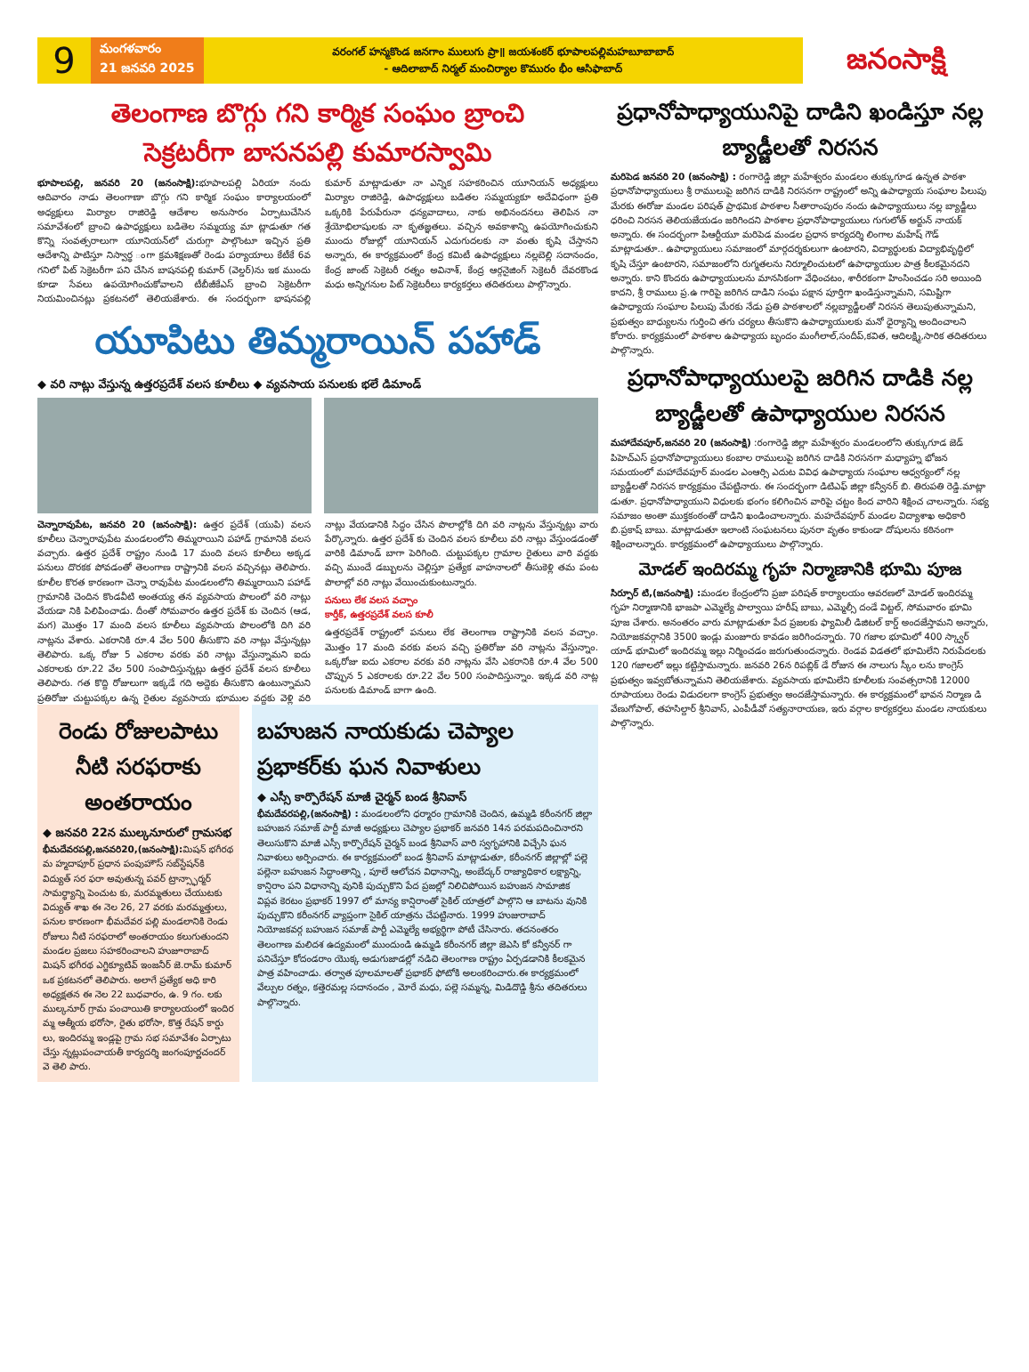9
మంగళవారం
21 జనవరి 2025
వరంగల్ హన్మకొండ జనగాం ములుగు ప్రా॥ జయశంకర్ భూపాలపల్లిమహబూబాబాద్
- ఆదిలాబాద్ నిర్మల్ మంచిర్యాల కొమురం భీం ఆసిఫాబాద్
జనంసాక్షి
తెలంగాణ బొగ్గు గని కార్మిక సంఘం బ్రాంచి
సెక్రటరీగా బాసనపల్లి కుమారస్వామి
భూపాలపల్లి, జనవరి 20 (జనంసాక్షి): భూపాలపల్లి ఏరియా నందు ఆదివారం నాడు తెలంగాణా బొగ్గు గని కార్మిక సంఘం కార్యాలయంలో అధ్యక్షులు మిర్యాల రాజిరెడ్డి ఆదేశాల అనుసారం ఏర్పాటుచేసిన సమావేశంలో బ్రాంచి ఉపాధ్యక్షులు బడితెల సమ్మయ్య మా ట్లాడుతూ గత కొన్ని సంవత్సరాలుగా యూనియన్‌లో చురుగ్గా పాల్గొంటూ ఇచ్చిన ప్రతి ఆదేశాన్ని పాటిస్తూ నిస్వార్థ ంగా క్రమశిక్షణతో రెండు పర్యాయాలు కేటీకే 6వ గనిలో పిట్ సెక్రెటరీగా పని చేసిన బాషనపల్లి కుమార్ (వెల్డర్)ను ఇక ముందు కూడా సేవలు ఉపయోగించుకోవాలని టీబీజీకేఎస్ బ్రాంచి సెక్రెటరీగా నియమించినట్లు ప్రకటనలో తెలియజేశారు. ఈ సందర్భంగా భాషనపల్లి కుమార్ మాట్లాడుతూ నా ఎన్నిక సహకరించిన యూనియన్ అధ్యక్షులు మిర్యాల రాజిరెడ్డి, ఉపాధ్యక్షులు బడితల సమ్మయ్యకూ అదేవిధంగా ప్రతి ఒక్కరికి పేరుపేరునా ధన్యవాదాలు, నాకు అభినందనలు తెలిపిన నా శ్రేయోభిలాషులకు నా కృతజ్ఞతలు. వచ్చిన అవకాశాన్ని ఉపయోగించుకుని ముందు రోజుల్లో యూనియన్ ఎదుగుదలకు నా వంతు కృషి చేస్తానని అన్నారు, ఈ కార్యక్రమంలో కేంద్ర కమిటీ ఉపాధ్యక్షులు నల్లబెల్లి సదానందం, కేంద్ర జాంట్ సెక్రెటరీ రత్నం అవినాశ్, కేంద్ర ఆర్గనైజింగ్ సెక్రెటరీ దేవరకొండ మధు అన్నిగనుల పిట్ సెక్రెటరీలు కార్యకర్తలు తదితరులు పాల్గొన్నారు.
యూపిటు తిమ్మరాయిన్ పహాడ్
◆ వరి నాట్లు వేస్తున్న ఉత్తరప్రదేశ్ వలస కూలీలు ◆ వ్యవసాయ పనులకు భలే డిమాండ్
చెన్నారావుపేట, జనవరి 20 (జనంసాక్షి): ఉత్తర ప్రదేశ్ (యుపి) వలస కూలీలు చెన్నారావుపేట మండలంలోని తిమ్మరాయిని పహాడ్ గ్రామానికి వలస వచ్చారు. ఉత్తర ప్రదేశ్ రాష్ట్రం నుండి 17 మంది వలస కూలీలు అక్కడ పనులు దొరకక పోవడంతో తెలంగాణ రాష్ట్రానికి వలస వచ్చినట్లు తెలిపారు. కూలీల కొరత కారణంగా చెన్నా రావుపేట మండలంలోని తిమ్మరాయిని పహాడ్ గ్రామానికి చెందిన కొండవీటి అంతయ్య తన వ్యవసాయ పొలంలో వరి నాట్లు వేయడా నికి పిలిపించాడు. దీంతో సోమవారం ఉత్తర ప్రదేశ్ కు చెందిన (ఆడ, మగ) మొత్తం 17 మంది వలస కూలీలు వ్యవసాయ పొలంలోకి దిగి వరి నాట్లను వేశారు. ఎకరానికి రూ.4 వేల 500 తీసుకొని వరి నాట్లు వేస్తున్నట్లు తెలిపారు. ఒక్క రోజు 5 ఎకరాల వరకు వరి నాట్లు వేస్తున్నామని ఐదు ఎకరాలకు రూ.22 వేల 500 సంపాదిస్తున్నట్లు ఉత్తర ప్రదేశ్ వలస కూలీలు తెలిపారు. గత కొద్ది రోజులుగా ఇక్కడే గది అద్దెకు తీసుకొని ఉంటున్నామని ప్రతిరోజు చుట్టుపక్కల ఉన్న రైతుల వ్యవసాయ భూముల వద్దకు వెళ్లి వరి నాట్లు వేయడానికి సిద్ధం చేసిన పొలాల్లోకి దిగి వరి నాట్లను వేస్తున్నట్లు వారు పేర్కొన్నారు. ఉత్తర ప్రదేశ్ కు చెందిన వలస కూలీలు వరి నాట్లు వేస్తుండడంతో వారికి డిమాండ్ బాగా పెరిగింది. చుట్టుపక్కల గ్రామాల రైతులు వారి వద్దకు వచ్చి ముందే డబ్బులను చెల్లిస్తూ ప్రత్యేక వాహనాలలో తీసుకెళ్లి తమ పంట పొలాల్లో వరి నాట్లు వేయించుకుంటున్నారు.
పనులు లేక వలస వచ్చాం
కార్తీక్, ఉత్తరప్రదేశ్ వలస కూలీ
ఉత్తరప్రదేశ్ రాష్ట్రంలో పనులు లేక తెలంగాణ రాష్ట్రానికి వలస వచ్చాం. మొత్తం 17 మంది వరకు వలస వచ్చి ప్రతిరోజు వరి నాట్లను వేస్తున్నాం. ఒక్కరోజు ఐదు ఎకరాల వరకు వరి నాట్లను వేసి ఎకరానికి రూ.4 వేల 500 చొప్పున 5 ఎకరాలకు రూ.22 వేల 500 సంపాదిస్తున్నాం. ఇక్కడ వరి నాట్ల పనులకు డిమాండ్ బాగా ఉంది.
రెండు రోజులపాటు నీటి సరఫరాకు అంతరాయం
◆ జనవరి 22న ముల్కనూరులో గ్రామసభ
భీమదేవరపల్లి,జనవరి20,(జనంసాక్షి): మిషన్ భగీరథ మ హ్మదాపూర్ ప్రధాన పంపుహౌస్ సబ్‌స్టేషన్‌కి విద్యుత్ సర ఫరా అవుతున్న పవర్ ట్రాన్స్ఫార్మర్ సామర్థ్యాన్ని పెంచుట కు, మరమ్మతులు చేయుటకు విద్యుత్ శాఖ ఈ నెల 26, 27 వరకు మరమ్మత్తులు, పనుల కారణంగా భీమదేవర పల్లి మండలానికి రెండు రోజులు నీటి సరఫరాలో అంతరాయం కలుగుతుందని మండల ప్రజలు సహకరించాలని హుజూరాబాద్ మిషన్ భగీరథ ఎగ్జిక్యూటివ్ ఇంజనీర్ జె.రామ్ కుమార్ ఒక ప్రకటనలో తెలిపారు. అలాగే ప్రత్యేక అధి కారి అధ్యక్షతన ఈ నెల 22 బుధవారం, ఉ. 9 గం. లకు ముల్కనూర్ గ్రామ పంచాయితి కార్యాలయంలో ఇందిర మ్మ ఆత్మీయ భరోసా, రైతు భరోసా, కొత్త రేషన్ కార్డు లు, ఇందిరమ్మ ఇండ్లపై గ్రామ సభ సమావేశం ఏర్పాటు చేస్తు న్నట్లుపంచాయతీ కార్యదర్శి జంగంపూర్ణచందర్‌ వె తెలి పారు.
బహుజన నాయకుడు చెప్యాల ప్రభాకర్‌కు ఘన నివాళులు
◆ ఎస్సీ కార్పొరేషన్ మాజీ చైర్మన్ బండ శ్రీనివాస్
భీమదేవరపల్లి,(జనంసాక్షి) : మండలంలోని ధర్మారం గ్రామానికి చెందిన, ఉమ్మడి కరీంనగర్ జిల్లా బహుజన సమాజ్ పార్టీ మాజీ అధ్యక్షులు చెప్యాల ప్రభాకర్ జనవరి 14న పరమపదించినారని తెలుసుకొని మాజీ ఎస్సీ కార్పొరేషన్ చైర్మన్ బండ శ్రీనివాస్ వారి స్వగృహానికి విచ్చేసి ఘన నివాళులు అర్పించారు. ఈ కార్యక్రమంలో బండ శ్రీనివాస్ మాట్లాడుతూ, కరీంనగర్ జిల్లాల్లో పల్లె పల్లెనా బహుజన సిద్ధాంతాన్ని , పూలే ఆలోచన విధానాన్ని, అంబేద్కర్ రాజ్యాధికార లక్ష్యాన్ని, కాన్షిరాం పని విధానాన్ని వునికి పుచ్చుకొని పేద ప్రజల్లో నిలిచిపోయిన బహుజన సామాజిక విప్లవ కెరటం ప్రభాకర్ 1997 లో మాన్య కాన్షిరాంతో సైకిల్ యాత్రలో పాల్గొని ఆ బాటను వునికి పుచ్చుకొని కరీంనగర్ వ్యాప్తంగా సైకిల్ యాత్రను చేపట్టినారు. 1999 హుజురాబాద్ నియోజకవర్గ బహుజన సమాజ్ పార్టీ ఎమ్మెల్యే అభ్యర్థిగా పోటీ చేసినారు. తదనంతరం తెలంగాణ మలిదశ ఉద్యమంలో ముందుండి ఉమ్మడి కరీంనగర్ జిల్లా జెఎసి కో కన్వీనర్ గా పనిచేస్తూ కోదండరాం యొక్క అడుగుజాడల్లో నడిచి తెలంగాణ రాష్ట్రం ఏర్పడడానికి కీలకమైన పాత్ర వహించాడు. తర్వాత పూలమాలతో ప్రభాకర్ ఫోటోకి అలంకరించారు.ఈ కార్యక్రమంలో వేల్పుల రత్నం, కత్తెరమల్ల సదానందం , మోరే మధు, పల్లె సమ్మన్న, మిడిదొడ్డి శ్రీను తదితరులు పాల్గొన్నారు.
ప్రధానోపాధ్యాయునిపై దాడిని ఖండిస్తూ నల్ల బ్యాడ్జీలతో నిరసన
మరిపెడ జనవరి 20 (జనంసాక్షి) : రంగారెడ్డి జిల్లా మహేశ్వరం మండలం తుక్కుగూడ ఉన్నత పాఠశా ప్రధానోపాధ్యాయులు శ్రీ రాములుపై జరిగిన దాడికి నిరసనగా రాష్ట్రంలో అన్ని ఉపాధ్యాయ సంఘాల పిలుపు మేరకు ఈరోజు మండల పరిషత్ ప్రాథమిక పాఠశాల సీతారాంపురం నందు ఉపాధ్యాయులు నల్ల బ్యాడ్జీలు ధరించి నిరసన తెలియజేయడం జరిగిందని పాఠశాల ప్రధానోపాధ్యాయులు గుగులోత్ అర్జున్ నాయక్ అన్నారు. ఈ సందర్భంగా పిఆర్టీయూ మరిపెడ మండల ప్రధాన కార్యదర్శి లింగాల మహేష్ గౌడ్ మాట్లాడుతూ.. ఉపాధ్యాయులు సమాజంలో మార్గదర్శకులుగా ఉంటారని, విద్యార్థులకు విద్యాభివృద్ధిలో కృషి చేస్తూ ఉంటారని, సమాజంలోని రుగ్మతలను నిర్మూలించుటలో ఉపాధ్యాయుల పాత్ర కీలకమైనదని అన్నారు. కాని కొందరు ఉపాధ్యాయులను మానసికంగా వేధించటం, శారీరకంగా హింసించడం సరి అయింది కాదని, శ్రీ రాములు ప్ర.ఉ గారిపై జరిగిన దాడిని సంఘ పక్షాన పూర్తిగా ఖండిస్తున్నామని, సమిష్టిగా ఉపాధ్యాయ సంఘాల పిలుపు మేరకు నేడు ప్రతి పాఠశాలలో నల్లబ్యాడ్జీలతో నిరసన తెలుపుతున్నామని, ప్రభుత్వం బాధ్యులను గుర్తించి తగు చర్యలు తీసుకొని ఉపాధ్యాయులకు మనో ధైర్యాన్ని అందించాలని కోరారు. కార్యక్రమంలో పాఠశాల ఉపాధ్యాయ బృందం మంగీలాల్,సందీప్,కవిత, ఆదిలక్ష్మి,సారిక తదితరులు పాల్గొన్నారు.
ప్రధానోపాధ్యాయులపై జరిగిన దాడికి నల్ల బ్యాడ్జీలతో ఉపాధ్యాయుల నిరసన
మహాదేవపూర్,జనవరి 20 (జనంసాక్షి) :రంగారెడ్డి జిల్లా మహేశ్వరం మండలంలోని తుక్కుగూడ జెడ్ పిహెచ్ఎస్ ప్రధానోపాధ్యాయులు కంబాల రాములుపై జరిగిన దాడికి నిరసనగా మధ్యాహ్న భోజన సమయంలో మహాదేవపూర్ మండల ఎంఆర్సి ఎదుట వివిధ ఉపాధ్యాయ సంఘాల ఆధ్వర్యంలో నల్ల బ్యాడ్జీలతో నిరసన కార్యక్రమం చేపట్టినారు. ఈ సందర్భంగా డిటిఎఫ్ జిల్లా కన్వీనర్ బి. తిరుపతి రెడ్డి.మాట్లా డుతూ. ప్రధానోపాధ్యాయుని విధులకు భంగం కలిగించిన వారిపై చట్టం కింద వారిని శిక్షించ చాలన్నారు. సభ్య సమాజం అంతా ముక్తకంఠంతో దాడిని ఖండించాలన్నారు. మహదేవపూర్ మండల విద్యాశాఖ అధికారి బి.ప్రకాష్ బాబు. మాట్లాడుతూ ఇలాంటి సంఘటనలు పునరా వృతం కాకుండా దోషులను కఠినంగా శిక్షించాలన్నారు. కార్యక్రమంలో ఉపాధ్యాయులు పాల్గొన్నారు.
మోడల్ ఇందిరమ్మ గృహ నిర్మాణానికి భూమి పూజ
సిర్పూర్ టి,(జనంసాక్షి) : మండల కేంద్రంలోని ప్రజా పరిషత్ కార్యాలయం ఆవరణలో మోడల్ ఇందిరమ్మ గృహ నిర్మాణానికి భాజపా ఎమ్మెల్యే పాల్వాయి హరీష్ బాబు, ఎమ్మెల్సీ దండే విట్టల్, సోమవారం భూమి పూజ చేశారు. అనంతరం వారు మాట్లాడుతూ పేద ప్రజలకు ఫ్యామిలీ డిజిటల్ కార్డ్ అందజేస్తామని అన్నారు, నియోజకవర్గానికి 3500 ఇండ్లు మంజూరు కావడం జరిగిందన్నారు. 70 గజాల భూమిలో 400 స్క్వార్ యాడ్ భూమిలో ఇందిరమ్మ ఇల్లు నిర్మించడం జరుగుతుందన్నారు. రెండవ విడతలో భూమిలేని నిరుపేదలకు 120 గజాలలో ఇల్లు కట్టిస్తామన్నారు. జనవరి 26న రిపబ్లిక్ డే రోజున ఈ నాలుగు స్కీం లను కాంగ్రెస్ ప్రభుత్వం ఇవ్వబోతున్నామని తెలియజేశారు. వ్యవసాయ భూమిలేని కూలీలకు సంవత్సరానికి 12000 రూపాయలు రెండు విడుదలగా కాంగ్రెస్ ప్రభుత్వం అందజేస్తామన్నారు. ఈ కార్యక్రమంలో భావన నిర్మాణ డి వేణుగోపాల్, తహసిల్దార్ శ్రీనివాస్, ఎంపీడీవో సత్యనారాయణ, ఇరు వర్గాల కార్యకర్తలు మండల నాయకులు పాల్గొన్నారు.